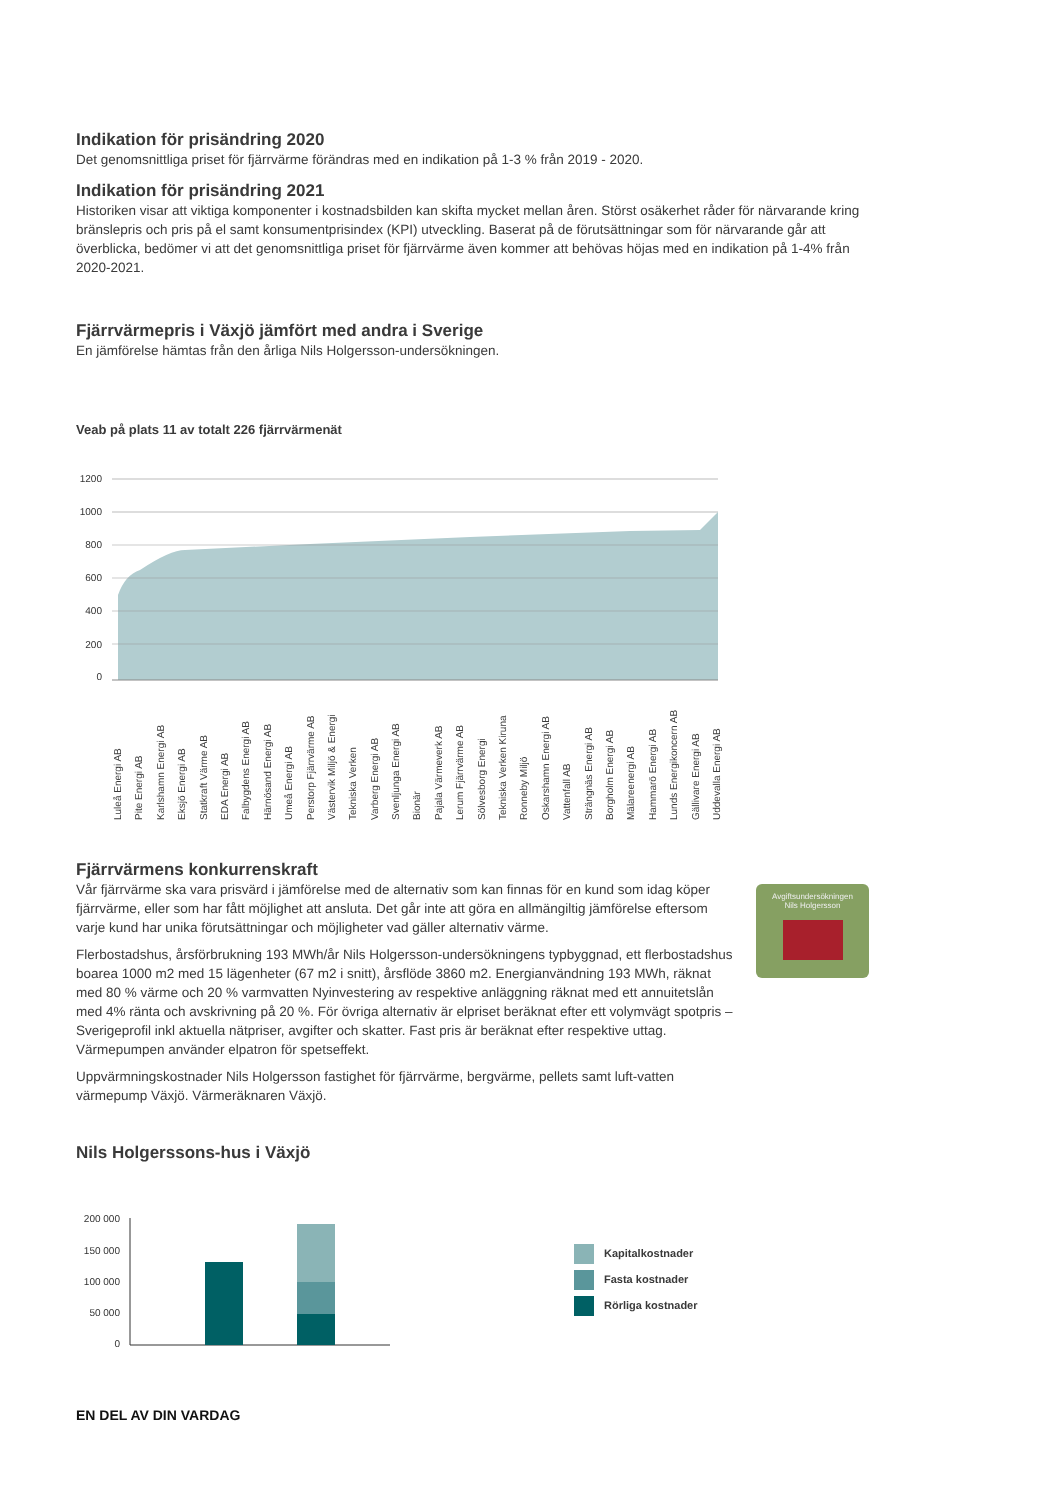Indikation för prisändring 2020
Det genomsnittliga priset för fjärrvärme förändras med en indikation på 1-3 % från 2019 - 2020.
Indikation för prisändring 2021
Historiken visar att viktiga komponenter i kostnadsbilden kan skifta mycket mellan åren. Störst osäkerhet råder för närvarande kring bränslepris och pris på el samt konsumentprisindex (KPI) utveckling. Baserat på de förutsättningar som för närvarande går att överblicka, bedömer vi att det genomsnittliga priset för fjärrvärme även kommer att behövas höjas med en indikation på 1-4% från 2020-2021.
Fjärrvärmepris i Växjö jämfört med andra i Sverige
En jämförelse hämtas från den årliga Nils Holgersson-undersökningen.
Veab på plats 11 av totalt 226 fjärrvärmenät
1200
1000
800
600
400
200
0
Luleå Energi AB Pite Energi AB Karlshamn Energi AB Eksjö Energi AB Statkraft Värme AB EDA Energi AB Falbygdens Energi AB Härnösand Energi AB Umeå Energi AB Perstorp Fjärrvärme AB Västervik Miljö & Energi Tekniska Verken Varberg Energi AB Svenljunga Energi AB Bionär Pajala Värmeverk AB Lerum Fjärrvärme AB Sölvesborg Energi Tekniska Verken Kiruna Ronneby Miljö Oskarshamn Energi AB Vattenfall AB Strängnäs Energi AB Borgholm Energi AB Mälareenergi AB Hammarö Energi AB Lunds Energikoncern AB Gällivare Energi AB Uddevalla Energi AB
Fjärrvärmens konkurrenskraft
Vår fjärrvärme ska vara prisvärd i jämförelse med de alternativ som kan finnas för en kund som idag köper fjärrvärme, eller som har fått möjlighet att ansluta. Det går inte att göra en allmängiltig jämförelse eftersom varje kund har unika förutsättningar och möjligheter vad gäller alternativ värme.
Flerbostadshus, årsförbrukning 193 MWh/år Nils Holgersson-undersökningens typbyggnad, ett flerbostadshus boarea 1000 m2 med 15 lägenheter (67 m2 i snitt), årsflöde 3860 m2. Energianvändning 193 MWh, räknat med 80 % värme och 20 % varmvatten Nyinvestering av respektive anläggning räknat med ett annuitetslån med 4% ränta och avskrivning på 20 %. För övriga alternativ är elpriset beräknat efter ett volymvägt spotpris – Sverigeprofil inkl aktuella nätpriser, avgifter och skatter. Fast pris är beräknat efter respektive uttag. Värmepumpen använder elpatron för spetseffekt.
Uppvärmningskostnader Nils Holgersson fastighet för fjärrvärme, bergvärme, pellets samt luft-vatten värmepump Växjö. Värmeräknaren Växjö.
Nils Holgerssons-hus i Växjö
Avgiftsundersökningen
Nils Holgersson
200 000
150 000
100 000
50 000
0
Kapitalkostnader
Fasta kostnader
Rörliga kostnader
EN DEL AV DIN VARDAG